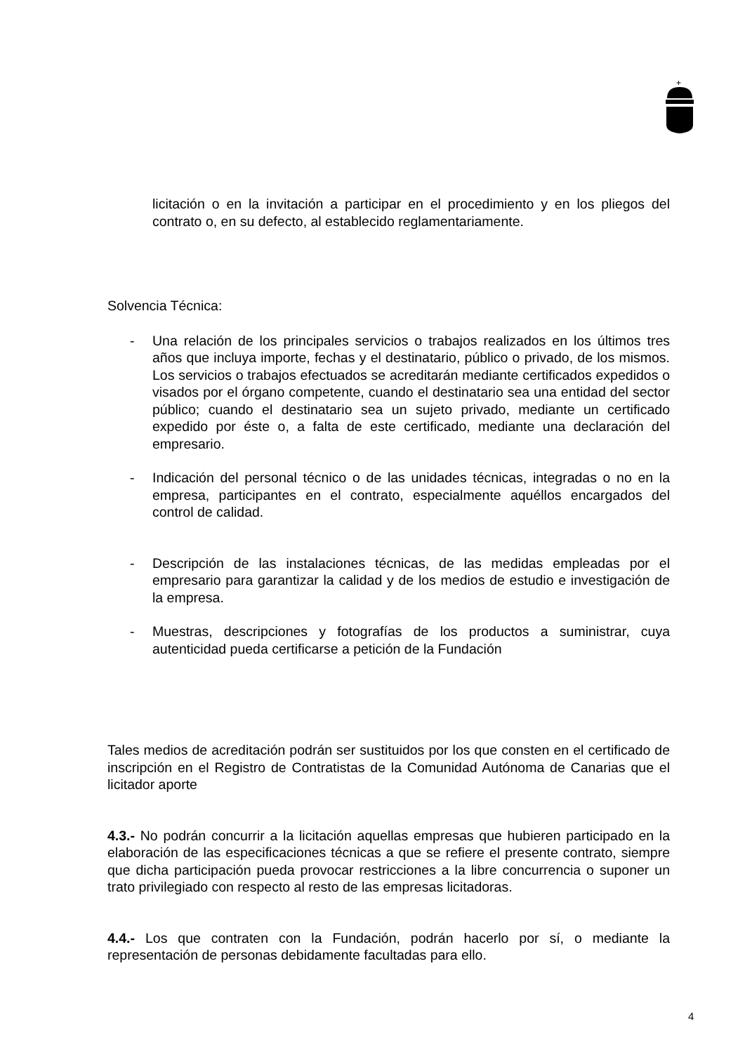+
licitación o en la invitación a participar en el procedimiento y en los pliegos del contrato o, en su defecto, al establecido reglamentariamente.
Solvencia Técnica:
- Una relación de los principales servicios o trabajos realizados en los últimos tres años que incluya importe, fechas y el destinatario, público o privado, de los mismos. Los servicios o trabajos efectuados se acreditarán mediante certificados expedidos o visados por el órgano competente, cuando el destinatario sea una entidad del sector público; cuando el destinatario sea un sujeto privado, mediante un certificado expedido por éste o, a falta de este certificado, mediante una declaración del empresario.
- Indicación del personal técnico o de las unidades técnicas, integradas o no en la empresa, participantes en el contrato, especialmente aquéllos encargados del control de calidad.
- Descripción de las instalaciones técnicas, de las medidas empleadas por el empresario para garantizar la calidad y de los medios de estudio e investigación de la empresa.
- Muestras, descripciones y fotografías de los productos a suministrar, cuya autenticidad pueda certificarse a petición de la Fundación
Tales medios de acreditación podrán ser sustituidos por los que consten en el certificado de inscripción en el Registro de Contratistas de la Comunidad Autónoma de Canarias que el licitador aporte
4.3.- No podrán concurrir a la licitación aquellas empresas que hubieren participado en la elaboración de las especificaciones técnicas a que se refiere el presente contrato, siempre que dicha participación pueda provocar restricciones a la libre concurrencia o suponer un trato privilegiado con respecto al resto de las empresas licitadoras.
4.4.- Los que contraten con la Fundación, podrán hacerlo por sí, o mediante la representación de personas debidamente facultadas para ello.
4